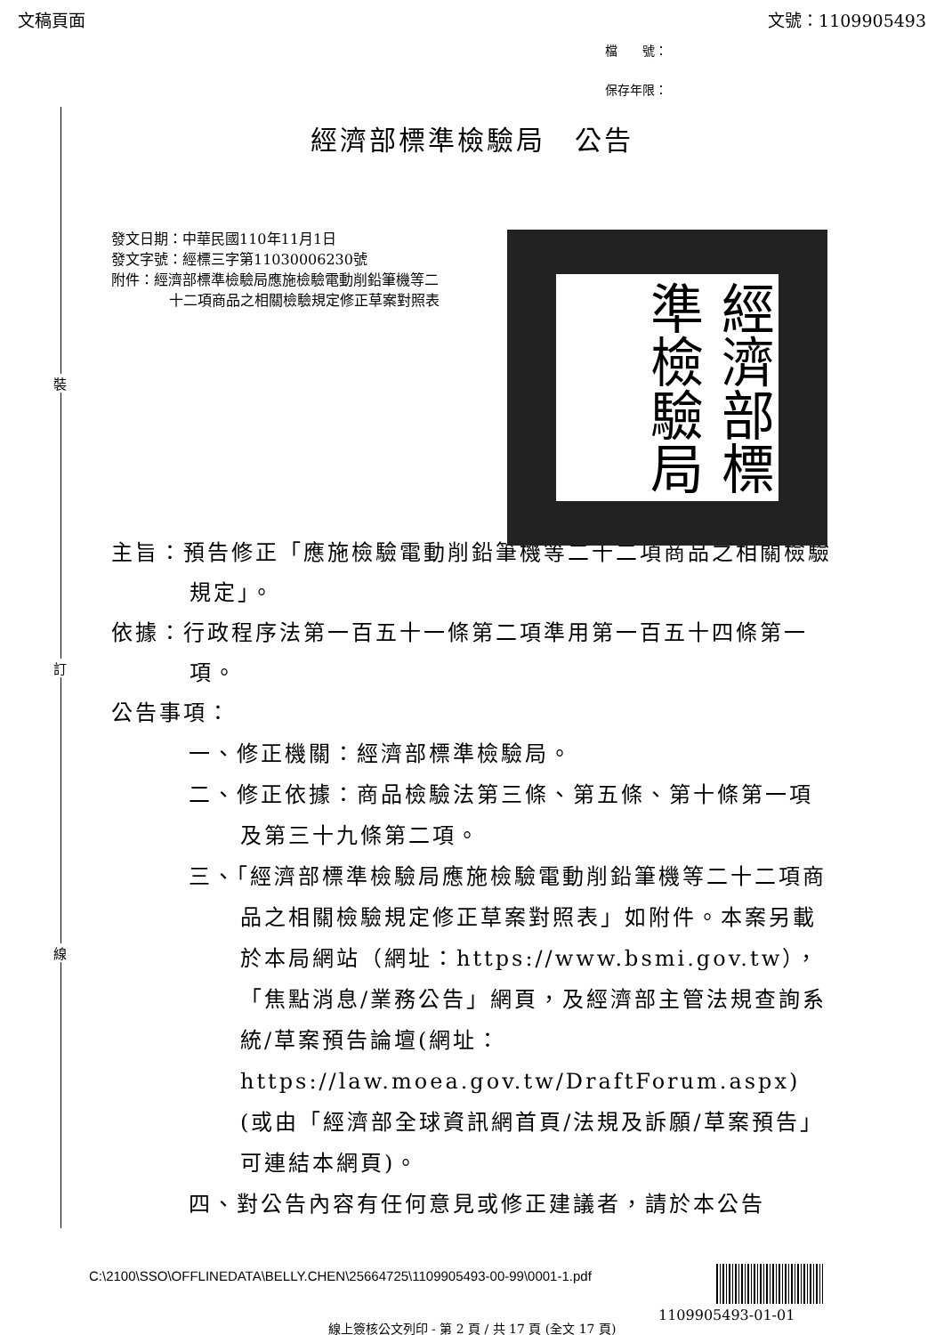文稿頁面 文號：1109905493
檔　　號：
保存年限：
經濟部標準檢驗局　公告
裝
訂
線
發文日期：中華民國110年11月1日
發文字號：經標三字第11030006230號
附件：經濟部標準檢驗局應施檢驗電動削鉛筆機等二十二項商品之相關檢驗規定修正草案對照表
經濟部標準檢驗局
主旨：預告修正「應施檢驗電動削鉛筆機等二十二項商品之相關檢驗規定」。
依據：行政程序法第一百五十一條第二項準用第一百五十四條第一項。
公告事項：
一、修正機關：經濟部標準檢驗局。
二、修正依據：商品檢驗法第三條、第五條、第十條第一項及第三十九條第二項。
三、「經濟部標準檢驗局應施檢驗電動削鉛筆機等二十二項商品之相關檢驗規定修正草案對照表」如附件。本案另載於本局網站（網址：https://www.bsmi.gov.tw），「焦點消息/業務公告」網頁，及經濟部主管法規查詢系統/草案預告論壇(網址：https://law.moea.gov.tw/DraftForum.aspx)(或由「經濟部全球資訊網首頁/法規及訴願/草案預告」可連結本網頁)。
四、對公告內容有任何意見或修正建議者，請於本公告
C:\2100\SSO\OFFLINEDATA\BELLY.CHEN\25664725\1109905493-00-99\0001-1.pdf
1109905493-01-01
線上簽核公文列印 - 第 2 頁 / 共 17 頁 (全文 17 頁)